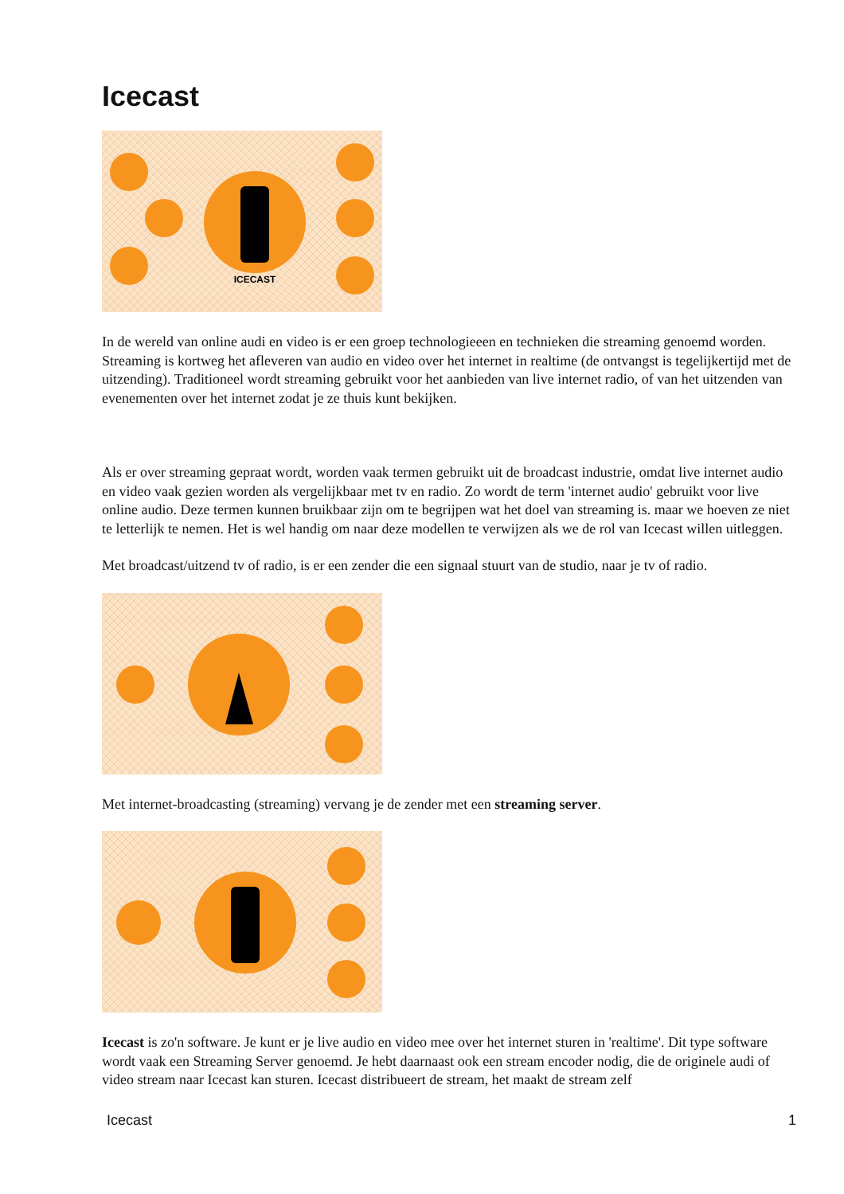Icecast
ICECAST
In de wereld van online audi en video is er een groep technologieeen en technieken die streaming genoemd worden. Streaming is kortweg het afleveren van audio en video over het internet in realtime (de ontvangst is tegelijkertijd met de uitzending). Traditioneel wordt streaming gebruikt voor het aanbieden van live internet radio, of van het uitzenden van evenementen over het internet zodat je ze thuis kunt bekijken.
Als er over streaming gepraat wordt, worden vaak termen gebruikt uit de broadcast industrie, omdat live internet audio en video vaak gezien worden als vergelijkbaar met tv en radio. Zo wordt de term 'internet audio' gebruikt voor live online audio. Deze termen kunnen bruikbaar zijn om te begrijpen wat het doel van streaming is. maar we hoeven ze niet te letterlijk te nemen. Het is wel handig om naar deze modellen te verwijzen als we de rol van Icecast willen uitleggen.
Met broadcast/uitzend tv of radio, is er een zender die een signaal stuurt van de studio, naar je tv of radio.
Met internet-broadcasting (streaming) vervang je de zender met een streaming server.
Icecast is zo'n software. Je kunt er je live audio en video mee over het internet sturen in 'realtime'. Dit type software wordt vaak een Streaming Server genoemd. Je hebt daarnaast ook een stream encoder nodig, die de originele audi of video stream naar Icecast kan sturen. Icecast distribueert de stream, het maakt de stream zelf
Icecast 1